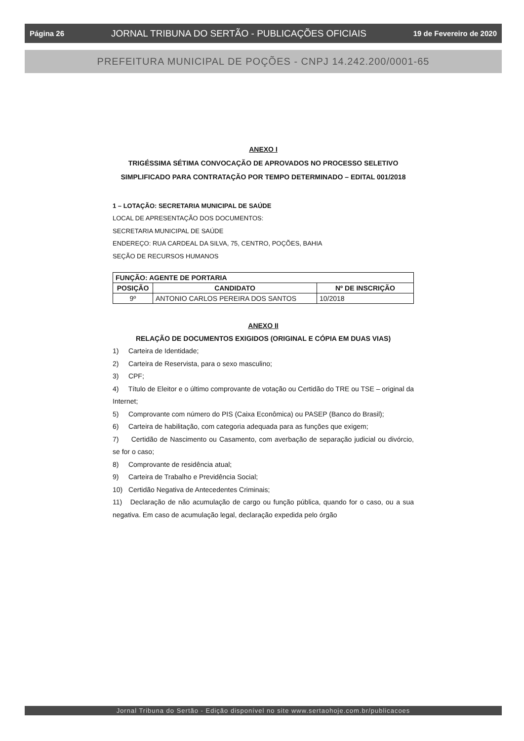Página 26 JORNAL TRIBUNA DO SERTÃO - PUBLICAÇÕES OFICIAIS 19 de Fevereiro de 2020
PREFEITURA MUNICIPAL DE POÇÕES - CNPJ 14.242.200/0001-65
ANEXO I
TRIGÉSSIMA SÉTIMA CONVOCAÇÃO DE APROVADOS NO PROCESSO SELETIVO SIMPLIFICADO PARA CONTRATAÇÃO POR TEMPO DETERMINADO – EDITAL 001/2018
1 – LOTAÇÃO: SECRETARIA MUNICIPAL DE SAÚDE
LOCAL DE APRESENTAÇÃO DOS DOCUMENTOS:
SECRETARIA MUNICIPAL DE SAÚDE
ENDEREÇO: RUA CARDEAL DA SILVA, 75, CENTRO, POÇÕES, BAHIA
SEÇÃO DE RECURSOS HUMANOS
| FUNÇÃO: AGENTE DE PORTARIA | | |
| --- | --- | --- |
| POSIÇÃO | CANDIDATO | Nº DE INSCRIÇÃO |
| 9º | ANTONIO CARLOS PEREIRA DOS SANTOS | 10/2018 |
ANEXO II
RELAÇÃO DE DOCUMENTOS EXIGIDOS (ORIGINAL E CÓPIA EM DUAS VIAS)
1) Carteira de Identidade;
2) Carteira de Reservista, para o sexo masculino;
3) CPF;
4) Título de Eleitor e o último comprovante de votação ou Certidão do TRE ou TSE – original da Internet;
5) Comprovante com número do PIS (Caixa Econômica) ou PASEP (Banco do Brasil);
6) Carteira de habilitação, com categoria adequada para as funções que exigem;
7) Certidão de Nascimento ou Casamento, com averbação de separação judicial ou divórcio, se for o caso;
8) Comprovante de residência atual;
9) Carteira de Trabalho e Previdência Social;
10) Certidão Negativa de Antecedentes Criminais;
11) Declaração de não acumulação de cargo ou função pública, quando for o caso, ou a sua negativa. Em caso de acumulação legal, declaração expedida pelo órgão
Jornal Tribuna do Sertão - Edição disponível no site www.sertaohoje.com.br/publicacoes